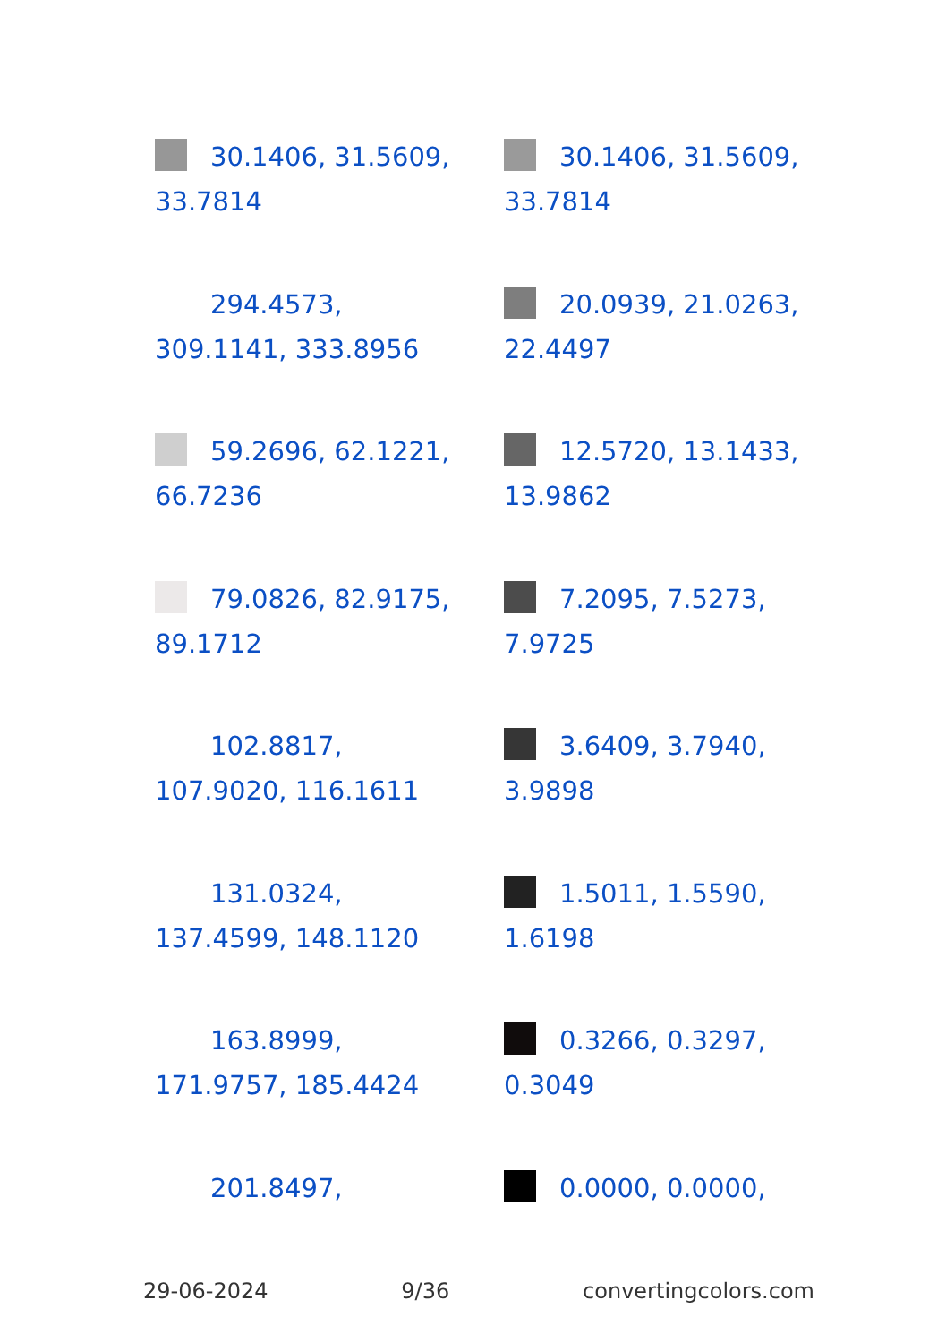30.1406, 31.5609, 33.7814
30.1406, 31.5609, 33.7814
294.4573, 309.1141, 333.8956
20.0939, 21.0263, 22.4497
59.2696, 62.1221, 66.7236
12.5720, 13.1433, 13.9862
79.0826, 82.9175, 89.1712
7.2095, 7.5273, 7.9725
102.8817, 107.9020, 116.1611
3.6409, 3.7940, 3.9898
131.0324, 137.4599, 148.1120
1.5011, 1.5590, 1.6198
163.8999, 171.9757, 185.4424
0.3266, 0.3297, 0.3049
201.8497,
0.0000, 0.0000,
29-06-2024 9/36 convertingcolors.com